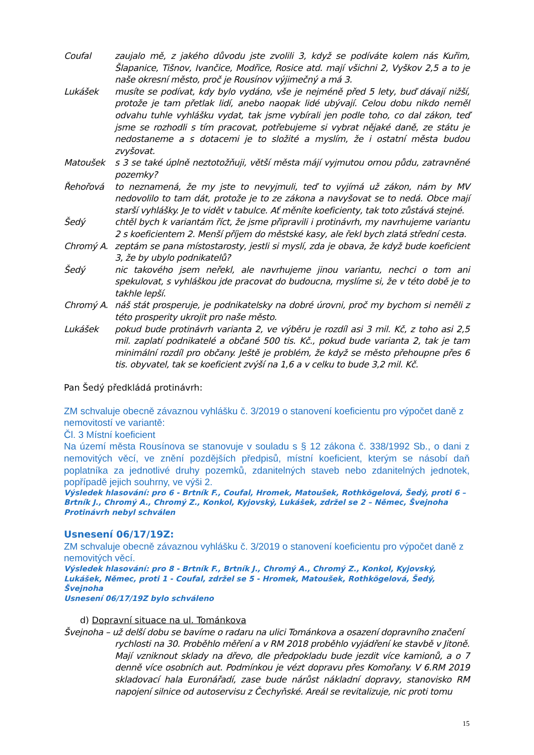Coufal zaujalo mě, z jakého důvodu jste zvolili 3, když se podíváte kolem nás Kuřim, Šlapanice, Tišnov, Ivančice, Modřice, Rosice atd. mají všichni 2, Vyškov 2,5 a to je naše okresní město, proč je Rousínov výjimečný a má 3.
Lukášek musíte se podívat, kdy bylo vydáno, vše je nejméně před 5 lety, buď dávají nižší, protože je tam přetlak lidí, anebo naopak lidé ubývají. Celou dobu nikdo neměl odvahu tuhle vyhlášku vydat, tak jsme vybírali jen podle toho, co dal zákon, teď jsme se rozhodli s tím pracovat, potřebujeme si vybrat nějaké daně, ze státu je nedostaneme a s dotacemi je to složité a myslím, že i ostatní města budou zvyšovat.
Matoušek s 3 se také úplně neztotožňuji, větší města májí vyjmutou ornou půdu, zatravněné pozemky?
Řehořová to neznamená, že my jste to nevyjmuli, teď to vyjímá už zákon, nám by MV nedovolilo to tam dát, protože je to ze zákona a navyšovat se to nedá. Obce mají starší vyhlášky. Je to vidět v tabulce. Ať měníte koeficienty, tak toto zůstává stejné.
Šedý chtěl bych k variantám říct, že jsme připravili i protinávrh, my navrhujeme variantu 2 s koeficientem 2. Menší příjem do městské kasy, ale řekl bych zlatá střední cesta.
Chromý A. zeptám se pana místostarosty, jestli si myslí, zda je obava, že když bude koeficient 3, že by ubylo podnikatelů?
Šedý nic takového jsem neřekl, ale navrhujeme jinou variantu, nechci o tom ani spekulovat, s vyhláškou jde pracovat do budoucna, myslíme si, že v této době je to takhle lepší.
Chromý A. náš stát prosperuje, je podnikatelsky na dobré úrovni, proč my bychom si neměli z této prosperity ukrojit pro naše město.
Lukášek pokud bude protinávrh varianta 2, ve výběru je rozdíl asi 3 mil. Kč, z toho asi 2,5 mil. zaplatí podnikatelé a občané 500 tis. Kč., pokud bude varianta 2, tak je tam minimální rozdíl pro občany. Ještě je problém, že když se město přehoupne přes 6 tis. obyvatel, tak se koeficient zvýší na 1,6 a v celku to bude 3,2 mil. Kč.
Pan Šedý předkládá protinávrh:
ZM schvaluje obecně závaznou vyhlášku č. 3/2019 o stanovení koeficientu pro výpočet daně z nemovitostí ve variantě:
Čl. 3 Místní koeficient
Na území města Rousínova se stanovuje v souladu s § 12 zákona č. 338/1992 Sb., o dani z nemovitých věcí, ve znění pozdějších předpisů, místní koeficient, kterým se násobí daň poplatníka za jednotlivé druhy pozemků, zdanitelných staveb nebo zdanitelných jednotek, popřípadě jejich souhrny, ve výši 2.
Výsledek hlasování: pro 6 - Brtník F., Coufal, Hromek, Matoušek, Rothkögelová, Šedý, proti 6 – Brtník J., Chromý A., Chromý Z., Konkol, Kyjovský, Lukášek, zdržel se 2 – Němec, Švejnoha
Protinávrh nebyl schválen
Usnesení 06/17/19Z:
ZM schvaluje obecně závaznou vyhlášku č. 3/2019 o stanovení koeficientu pro výpočet daně z nemovitých věcí.
Výsledek hlasování: pro 8 - Brtník F., Brtník J., Chromý A., Chromý Z., Konkol, Kyjovský, Lukášek, Němec, proti 1 - Coufal, zdržel se 5 - Hromek, Matoušek, Rothkögelová, Šedý, Švejnoha
Usnesení 06/17/19Z bylo schváleno
d) Dopravní situace na ul. Tománkova
Švejnoha – už delší dobu se bavíme o radaru na ulici Tománkova a osazení dopravního značení
rychlosti na 30. Proběhlo měření a v RM 2018 proběhlo vyjádření ke stavbě v Jitoně. Mají vzniknout sklady na dřevo, dle předpokladu bude jezdit více kamionů, a o 7 denně více osobních aut. Podmínkou je vézt dopravu přes Komořany. V 6.RM 2019 skladovací hala Euronářadí, zase bude nárůst nákladní dopravy, stanovisko RM napojení silnice od autoservisu z Čechyňské. Areál se revitalizuje, nic proti tomu
15